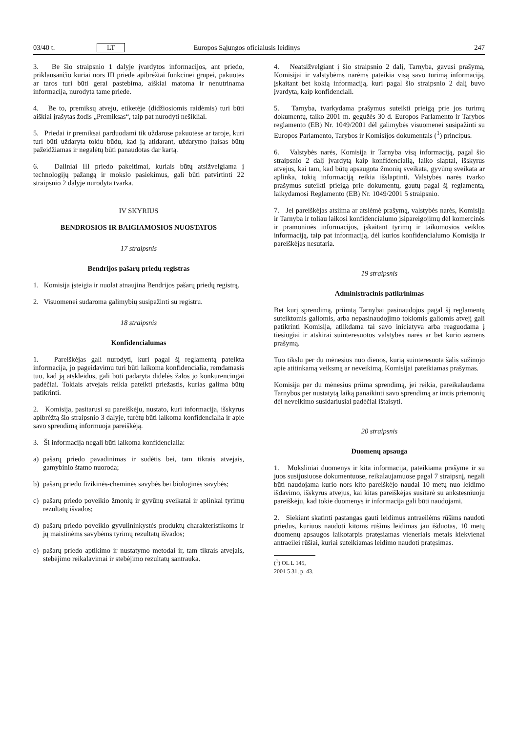03/40 t. LT Europos Sąjungos oficialusis leidinys 247
3. Be šio straipsnio 1 dalyje įvardytos informacijos, ant priedo, priklausančio kuriai nors III priede apibrėžtai funkcinei grupei, pakuotės ar taros turi būti gerai pastebima, aiškiai matoma ir nenutrinama informacija, nurodyta tame priede.
4. Be to, premiksų atveju, etiketėje (didžiosiomis raidėmis) turi būti aiškiai įrašytas žodis „Premiksas“, taip pat nurodyti nešikliai.
5. Priedai ir premiksai parduodami tik uždarose pakuotėse ar taroje, kuri turi būti uždaryta tokiu būdu, kad ją atidarant, uždarymo įtaisas būtų pažeidžiamas ir negalėtų būti panaudotas dar kartą.
6. Daliniai III priedo pakeitimai, kuriais būtų atsižvelgiama į technologijų pažangą ir mokslo pasiekimus, gali būti patvirtinti 22 straipsnio 2 dalyje nurodyta tvarka.
IV SKYRIUS
BENDROSIOS IR BAIGIAMOSIOS NUOSTATOS
17 straipsnis
Bendrijos pašarų priedų registras
1. Komisija įsteigia ir nuolat atnaujina Bendrijos pašarų priedų registrą.
2. Visuomenei sudaroma galimybių susipažinti su registru.
18 straipsnis
Konfidencialumas
1. Pareiškėjas gali nurodyti, kuri pagal šį reglamentą pateikta informacija, jo pageidavimu turi būti laikoma konfidencialia, remdamasis tuo, kad ją atskleidus, gali būti padaryta didelės žalos jo konkurencingai padėčiai. Tokiais atvejais reikia pateikti priežastis, kurias galima būtų patikrinti.
2. Komisija, pasitarusi su pareiškėju, nustato, kuri informacija, išskyrus apibrėžtą šio straipsnio 3 dalyje, turėtų būti laikoma konfidencialia ir apie savo sprendimą informuoja pareiškėją.
3. Ši informacija negali būti laikoma konfidencialia:
a) pašarų priedo pavadinimas ir sudėtis bei, tam tikrais atvejais, gamybinio štamo nuoroda;
b) pašarų priedo fizikinės-cheminės savybės bei biologinės savybės;
c) pašarų priedo poveikio žmonių ir gyvūnų sveikatai ir aplinkai tyrimų rezultatų išvados;
d) pašarų priedo poveikio gyvulininkystės produktų charakteristikoms ir jų maistinėms savybėms tyrimų rezultatų išvados;
e) pašarų priedo aptikimo ir nustatymo metodai ir, tam tikrais atvejais, stebėjimo reikalavimai ir stebėjimo rezultatų santrauka.
4. Neatsižvelgiant į šio straipsnio 2 dalį, Tarnyba, gavusi prašymą, Komisijai ir valstybėms narėms pateikia visą savo turimą informaciją, įskaitant bet kokią informaciją, kuri pagal šio straipsnio 2 dalį buvo įvardyta, kaip konfidenciali.
5. Tarnyba, tvarkydama prašymus suteikti prieigą prie jos turimų dokumentų, taiko 2001 m. gegužės 30 d. Europos Parlamento ir Tarybos reglamento (EB) Nr. 1049/2001 dėl galimybės visuomenei susipažinti su Europos Parlamento, Tarybos ir Komisijos dokumentais (<sup>1</sup>) principus.
6. Valstybės narės, Komisija ir Tarnyba visą informaciją, pagal šio straipsnio 2 dalį įvardytą kaip konfidencialią, laiko slaptai, išskyrus atvejus, kai tam, kad būtų apsaugota žmonių sveikata, gyvūnų sveikata ar aplinka, tokią informaciją reikia išslaptinti. Valstybės narės tvarko prašymus suteikti prieigą prie dokumentų, gautų pagal šį reglamentą, laikydamosi Reglamento (EB) Nr. 1049/2001 5 straipsnio.
7. Jei pareiškėjas atsiima ar atsiėmė prašymą, valstybės narės, Komisija ir Tarnyba ir toliau laikosi konfidencialumo įsipareigojimų dėl komercinės ir pramoninės informacijos, įskaitant tyrimų ir taikomosios veiklos informaciją, taip pat informaciją, dėl kurios konfidencialumo Komisija ir pareiškėjas nesutaria.
19 straipsnis
Administracinis patikrinimas
Bet kurį sprendimą, priimtą Tarnybai pasinaudojus pagal šį reglamentą suteiktomis galiomis, arba nepasinaudojimo tokiomis galiomis atvejį gali patikrinti Komisija, atlikdama tai savo iniciatyva arba reaguodama į tiesiogiai ir atskirai suinteresuotos valstybės narės ar bet kurio asmens prašymą.
Tuo tikslu per du mėnesius nuo dienos, kurią suinteresuota šalis sužinojo apie atitinkamą veiksmą ar neveikimą, Komisijai pateikiamas prašymas.
Komisija per du mėnesius priima sprendimą, jei reikia, pareikalaudama Tarnybos per nustatytą laiką panaikinti savo sprendimą ar imtis priemonių dėl neveikimo susidariusiai padėčiai ištaisyti.
20 straipsnis
Duomenų apsauga
1. Moksliniai duomenys ir kita informacija, pateikiama prašyme ir su juos susijusiuose dokumentuose, reikalaujamuose pagal 7 straipsnį, negali būti naudojama kurio nors kito pareiškėjo naudai 10 metų nuo leidimo išdavimo, išskyrus atvejus, kai kitas pareiškėjas susitarė su ankstesniuoju pareiškėju, kad tokie duomenys ir informacija gali būti naudojami.
2. Siekiant skatinti pastangas gauti leidimus antraeilėms rūšims naudoti priedus, kuriuos naudoti kitoms rūšims leidimas jau išduotas, 10 metų duomenų apsaugos laikotarpis pratęsiamas vieneriais metais kiekvienai antraeilei rūšiai, kuriai suteikiamas leidimo naudoti pratęsimas.
(<sup>1</sup>) OL L 145, 2001 5 31, p. 43.